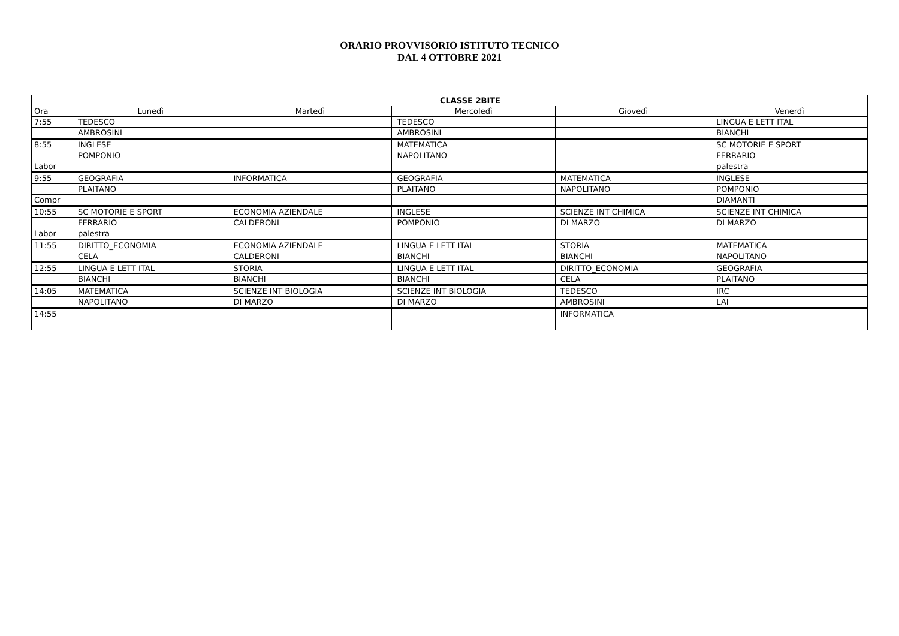ORARIO PROVVISORIO ISTITUTO TECNICO
DAL 4 OTTOBRE 2021
| | CLASSE 2BITE | | | | |
| Ora | Lunedì | Martedì | Mercoledì | Giovedì | Venerdì |
| 7:55 | TEDESCO | | TEDESCO | | LINGUA E LETT ITAL |
| | AMBROSINI | | AMBROSINI | | BIANCHI |
| 8:55 | INGLESE | | MATEMATICA | | SC MOTORIE E SPORT |
| | POMPONIO | | NAPOLITANO | | FERRARIO |
| Labor | | | | | palestra |
| 9:55 | GEOGRAFIA | INFORMATICA | GEOGRAFIA | MATEMATICA | INGLESE |
| | PLAITANO | | PLAITANO | NAPOLITANO | POMPONIO |
| Compr | | | | | DIAMANTI |
| 10:55 | SC MOTORIE E SPORT | ECONOMIA AZIENDALE | INGLESE | SCIENZE INT CHIMICA | SCIENZE INT CHIMICA |
| | FERRARIO | CALDERONI | POMPONIO | DI MARZO | DI MARZO |
| Labor | palestra | | | | |
| 11:55 | DIRITTO_ECONOMIA | ECONOMIA AZIENDALE | LINGUA E LETT ITAL | STORIA | MATEMATICA |
| | CELA | CALDERONI | BIANCHI | BIANCHI | NAPOLITANO |
| 12:55 | LINGUA E LETT ITAL | STORIA | LINGUA E LETT ITAL | DIRITTO_ECONOMIA | GEOGRAFIA |
| | BIANCHI | BIANCHI | BIANCHI | CELA | PLAITANO |
| 14:05 | MATEMATICA | SCIENZE INT BIOLOGIA | SCIENZE INT BIOLOGIA | TEDESCO | IRC |
| | NAPOLITANO | DI MARZO | DI MARZO | AMBROSINI | LAI |
| 14:55 | | | | INFORMATICA | |